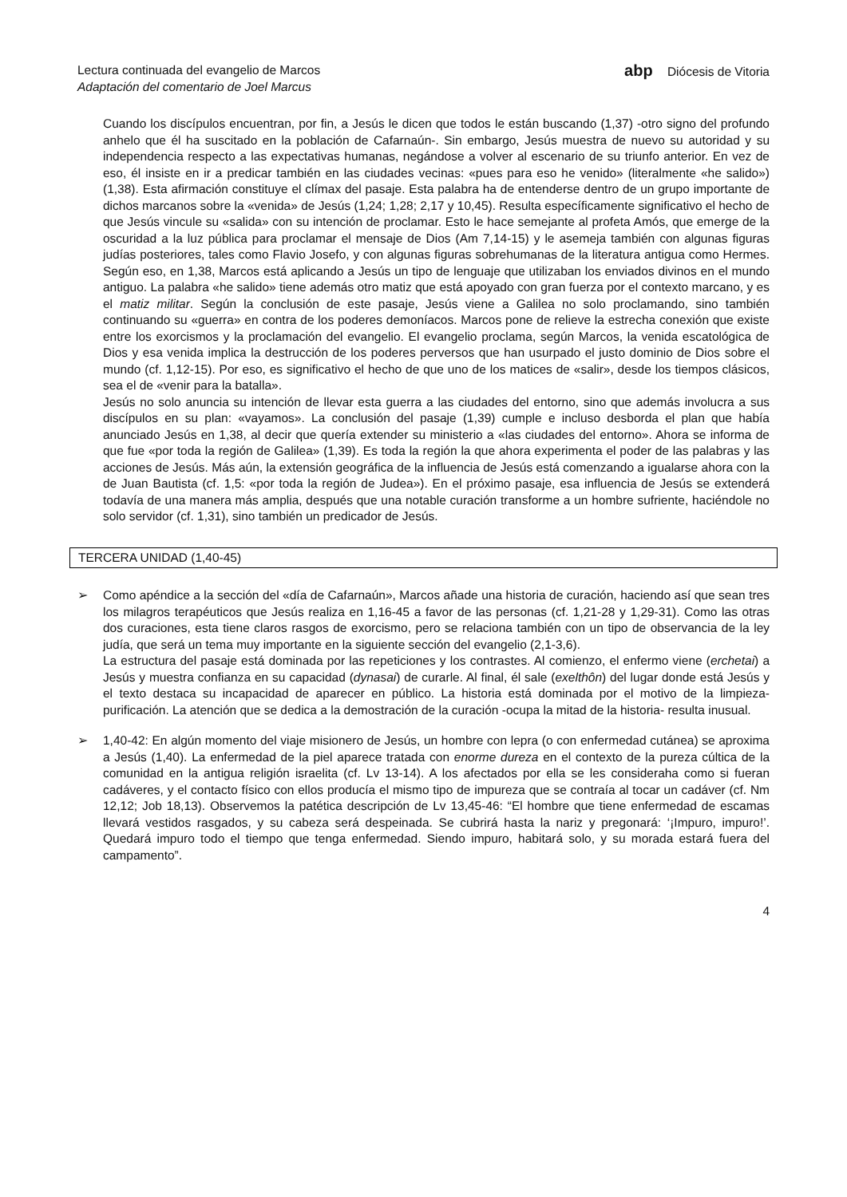Lectura continuada del evangelio de Marcos
Adaptación del comentario de Joel Marcus
abp Diócesis de Vitoria
Cuando los discípulos encuentran, por fin, a Jesús le dicen que todos le están buscando (1,37) -otro signo del profundo anhelo que él ha suscitado en la población de Cafarnaún-. Sin embargo, Jesús muestra de nuevo su autoridad y su independencia respecto a las expectativas humanas, negándose a volver al escenario de su triunfo anterior. En vez de eso, él insiste en ir a predicar también en las ciudades vecinas: «pues para eso he venido» (literalmente «he salido») (1,38). Esta afirmación constituye el clímax del pasaje. Esta palabra ha de entenderse dentro de un grupo importante de dichos marcanos sobre la «venida» de Jesús (1,24; 1,28; 2,17 y 10,45). Resulta específicamente significativo el hecho de que Jesús vincule su «salida» con su intención de proclamar. Esto le hace semejante al profeta Amós, que emerge de la oscuridad a la luz pública para proclamar el mensaje de Dios (Am 7,14-15) y le asemeja también con algunas figuras judías posteriores, tales como Flavio Josefo, y con algunas figuras sobrehumanas de la literatura antigua como Hermes. Según eso, en 1,38, Marcos está aplicando a Jesús un tipo de lenguaje que utilizaban los enviados divinos en el mundo antiguo. La palabra «he salido» tiene además otro matiz que está apoyado con gran fuerza por el contexto marcano, y es el matiz militar. Según la conclusión de este pasaje, Jesús viene a Galilea no solo proclamando, sino también continuando su «guerra» en contra de los poderes demoníacos. Marcos pone de relieve la estrecha conexión que existe entre los exorcismos y la proclamación del evangelio. El evangelio proclama, según Marcos, la venida escatológica de Dios y esa venida implica la destrucción de los poderes perversos que han usurpado el justo dominio de Dios sobre el mundo (cf. 1,12-15). Por eso, es significativo el hecho de que uno de los matices de «salir», desde los tiempos clásicos, sea el de «venir para la batalla».
Jesús no solo anuncia su intención de llevar esta guerra a las ciudades del entorno, sino que además involucra a sus discípulos en su plan: «vayamos». La conclusión del pasaje (1,39) cumple e incluso desborda el plan que había anunciado Jesús en 1,38, al decir que quería extender su ministerio a «las ciudades del entorno». Ahora se informa de que fue «por toda la región de Galilea» (1,39). Es toda la región la que ahora experimenta el poder de las palabras y las acciones de Jesús. Más aún, la extensión geográfica de la influencia de Jesús está comenzando a igualarse ahora con la de Juan Bautista (cf. 1,5: «por toda la región de Judea»). En el próximo pasaje, esa influencia de Jesús se extenderá todavía de una manera más amplia, después que una notable curación transforme a un hombre sufriente, haciéndole no solo servidor (cf. 1,31), sino también un predicador de Jesús.
TERCERA UNIDAD (1,40-45)
➢ Como apéndice a la sección del «día de Cafarnaún», Marcos añade una historia de curación, haciendo así que sean tres los milagros terapéuticos que Jesús realiza en 1,16-45 a favor de las personas (cf. 1,21-28 y 1,29-31). Como las otras dos curaciones, esta tiene claros rasgos de exorcismo, pero se relaciona también con un tipo de observancia de la ley judía, que será un tema muy importante en la siguiente sección del evangelio (2,1-3,6).
La estructura del pasaje está dominada por las repeticiones y los contrastes. Al comienzo, el enfermo viene (erchetai) a Jesús y muestra confianza en su capacidad (dynasai) de curarle. Al final, él sale (exelthôn) del lugar donde está Jesús y el texto destaca su incapacidad de aparecer en público. La historia está dominada por el motivo de la limpieza-purificación. La atención que se dedica a la demostración de la curación -ocupa la mitad de la historia- resulta inusual.
➢ 1,40-42: En algún momento del viaje misionero de Jesús, un hombre con lepra (o con enfermedad cutánea) se aproxima a Jesús (1,40). La enfermedad de la piel aparece tratada con enorme dureza en el contexto de la pureza cúltica de la comunidad en la antigua religión israelita (cf. Lv 13-14). A los afectados por ella se les consideraha como si fueran cadáveres, y el contacto físico con ellos producía el mismo tipo de impureza que se contraía al tocar un cadáver (cf. Nm 12,12; Job 18,13). Observemos la patética descripción de Lv 13,45-46: “El hombre que tiene enfermedad de escamas llevará vestidos rasgados, y su cabeza será despeinada. Se cubrirá hasta la nariz y pregonará: ‘¡Impuro, impuro!’. Quedará impuro todo el tiempo que tenga enfermedad. Siendo impuro, habitará solo, y su morada estará fuera del campamento”.
4